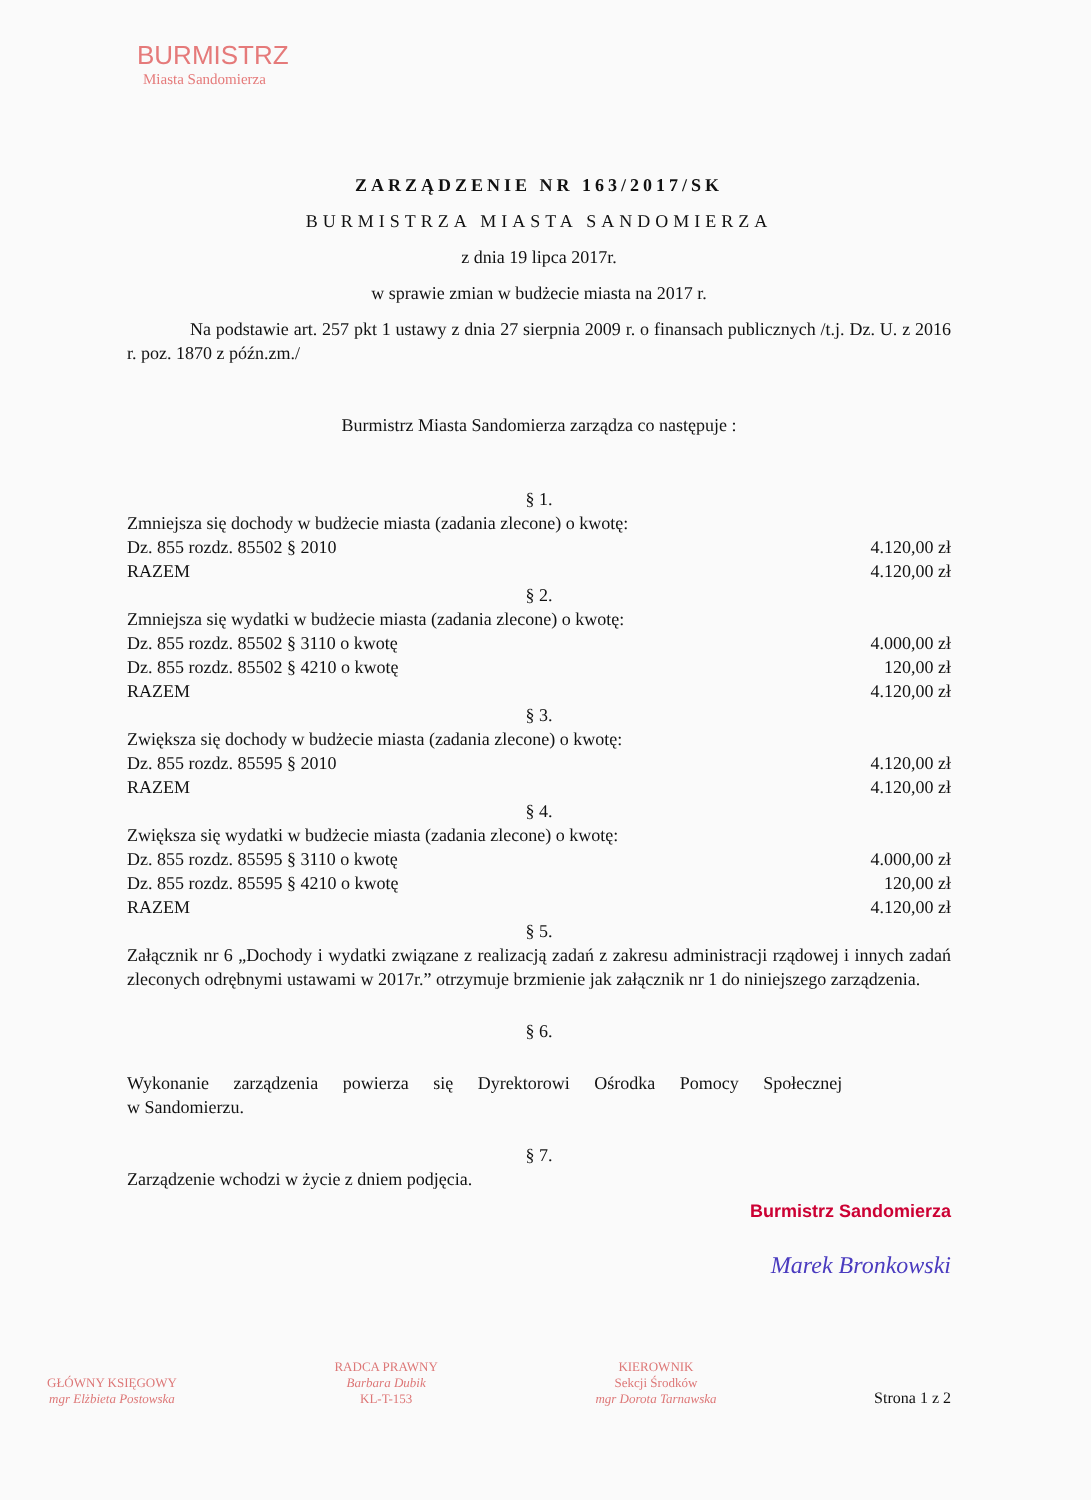BURMISTRZ
Miasta Sandomierza
ZARZĄDZENIE NR 163/2017/SK
BURMISTRZA MIASTA SANDOMIERZA
z dnia 19 lipca 2017r.
w sprawie zmian w budżecie miasta na 2017 r.
Na podstawie art. 257 pkt 1 ustawy z dnia 27 sierpnia 2009 r. o finansach publicznych /t.j. Dz. U. z 2016 r. poz. 1870 z późn.zm./
Burmistrz Miasta Sandomierza zarządza co następuje :
§ 1.
Zmniejsza się dochody w budżecie miasta (zadania zlecone) o kwotę:
Dz. 855 rozdz. 85502 § 2010 4.120,00 zł
RAZEM 4.120,00 zł
§ 2.
Zmniejsza się wydatki w budżecie miasta (zadania zlecone) o kwotę:
Dz. 855 rozdz. 85502 § 3110 o kwotę 4.000,00 zł
Dz. 855 rozdz. 85502 § 4210 o kwotę 120,00 zł
RAZEM 4.120,00 zł
§ 3.
Zwiększa się dochody w budżecie miasta (zadania zlecone) o kwotę:
Dz. 855 rozdz. 85595 § 2010 4.120,00 zł
RAZEM 4.120,00 zł
§ 4.
Zwiększa się wydatki w budżecie miasta (zadania zlecone) o kwotę:
Dz. 855 rozdz. 85595 § 3110 o kwotę 4.000,00 zł
Dz. 855 rozdz. 85595 § 4210 o kwotę 120,00 zł
RAZEM 4.120,00 zł
§ 5.
Załącznik nr 6 „Dochody i wydatki związane z realizacją zadań z zakresu administracji rządowej i innych zadań zleconych odrębnymi ustawami w 2017r.” otrzymuje brzmienie jak załącznik nr 1 do niniejszego zarządzenia.
§ 6.
Wykonanie zarządzenia powierza się Dyrektorowi Ośrodka Pomocy Społecznej
w Sandomierzu.
§ 7.
Zarządzenie wchodzi w życie z dniem podjęcia.
Burmistrz Sandomierza
Marek Bronkowski
GŁÓWNY KSIĘGOWY
mgr Elżbieta Postowska
RADCA PRAWNY
Barbara Dubik
KL-T-153
KIEROWNIK
Sekcji Środków
mgr Dorota Tarnawska
Strona 1 z 2